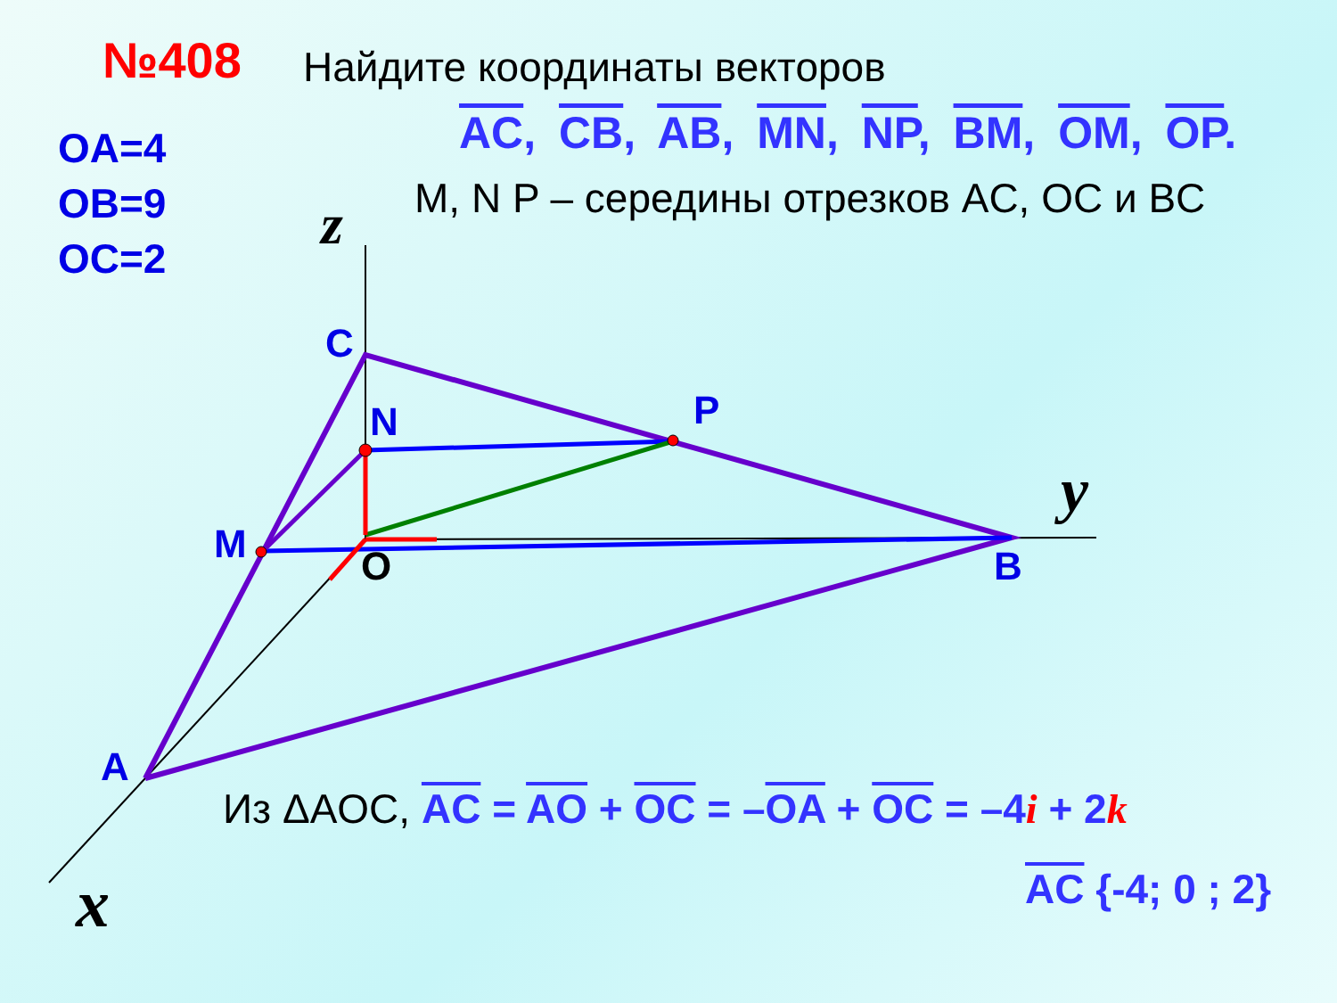№408 Найдите координаты векторов
AC, CB, AB, MN, NP, BM, OM, OP.
OA=4
OB=9
OC=2
M, N P – середины отрезков AC, OC и BC
z
C
N P
y
M O B
A
Из ΔAOC, AC = AO + OC = –OA + OC = –4i + 2k
AC {-4; 0 ; 2}
x